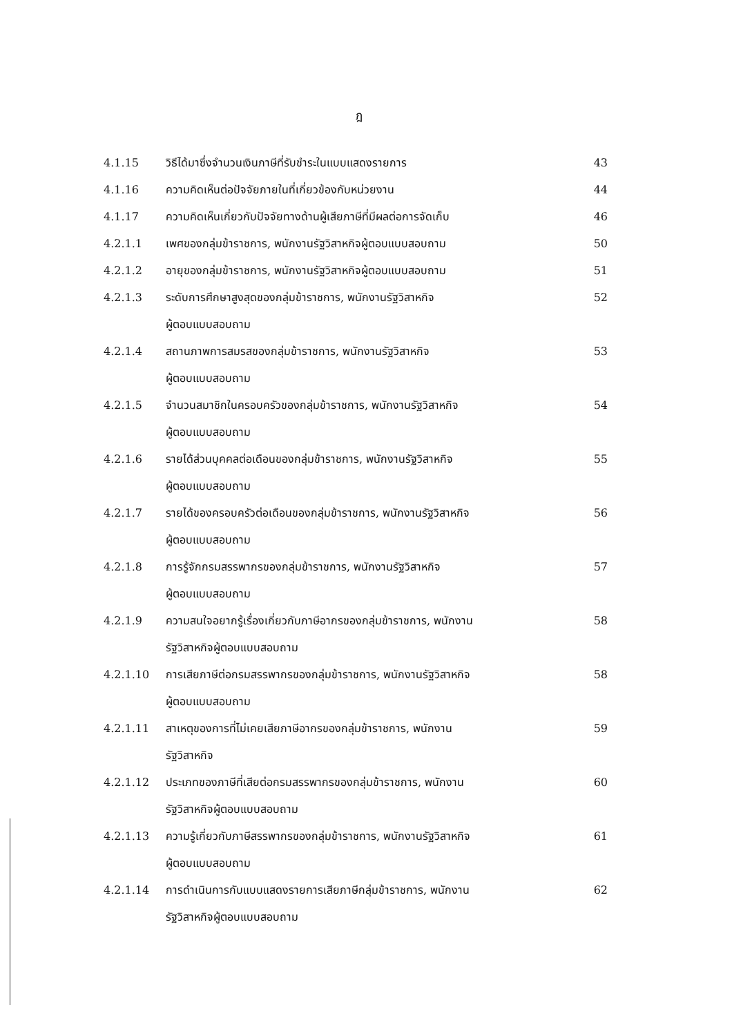ฎ
| 4.1.15 | วิธีได้มาซึ่งจำนวนเงินภาษีที่รับชำระในแบบแสดงรายการ | 43 |
| 4.1.16 | ความคิดเห็นต่อปัจจัยภายในที่เกี่ยวข้องกับหน่วยงาน | 44 |
| 4.1.17 | ความคิดเห็นเกี่ยวกับปัจจัยทางด้านผู้เสียภาษีที่มีผลต่อการจัดเก็บ | 46 |
| 4.2.1.1 | เพศของกลุ่มข้าราชการ, พนักงานรัฐวิสาหกิจผู้ตอบแบบสอบถาม | 50 |
| 4.2.1.2 | อายุของกลุ่มข้าราชการ, พนักงานรัฐวิสาหกิจผู้ตอบแบบสอบถาม | 51 |
| 4.2.1.3 | ระดับการศึกษาสูงสุดของกลุ่มข้าราชการ, พนักงานรัฐวิสาหกิจ ผู้ตอบแบบสอบถาม | 52 |
| 4.2.1.4 | สถานภาพการสมรสของกลุ่มข้าราชการ, พนักงานรัฐวิสาหกิจ ผู้ตอบแบบสอบถาม | 53 |
| 4.2.1.5 | จำนวนสมาชิกในครอบครัวของกลุ่มข้าราชการ, พนักงานรัฐวิสาหกิจ ผู้ตอบแบบสอบถาม | 54 |
| 4.2.1.6 | รายได้ส่วนบุคคลต่อเดือนของกลุ่มข้าราชการ, พนักงานรัฐวิสาหกิจ ผู้ตอบแบบสอบถาม | 55 |
| 4.2.1.7 | รายได้ของครอบครัวต่อเดือนของกลุ่มข้าราชการ, พนักงานรัฐวิสาหกิจ ผู้ตอบแบบสอบถาม | 56 |
| 4.2.1.8 | การรู้จักกรมสรรพากรของกลุ่มข้าราชการ, พนักงานรัฐวิสาหกิจ ผู้ตอบแบบสอบถาม | 57 |
| 4.2.1.9 | ความสนใจอยากรู้เรื่องเกี่ยวกับภาษีอากรของกลุ่มข้าราชการ, พนักงาน รัฐวิสาหกิจผู้ตอบแบบสอบถาม | 58 |
| 4.2.1.10 | การเสียภาษีต่อกรมสรรพากรของกลุ่มข้าราชการ, พนักงานรัฐวิสาหกิจ ผู้ตอบแบบสอบถาม | 58 |
| 4.2.1.11 | สาเหตุของการที่ไม่เคยเสียภาษีอากรของกลุ่มข้าราชการ, พนักงาน รัฐวิสาหกิจ | 59 |
| 4.2.1.12 | ประเภทของภาษีที่เสียต่อกรมสรรพากรของกลุ่มข้าราชการ, พนักงาน รัฐวิสาหกิจผู้ตอบแบบสอบถาม | 60 |
| 4.2.1.13 | ความรู้เกี่ยวกับภาษีสรรพากรของกลุ่มข้าราชการ, พนักงานรัฐวิสาหกิจ ผู้ตอบแบบสอบถาม | 61 |
| 4.2.1.14 | การดำเนินการกับแบบแสดงรายการเสียภาษีกลุ่มข้าราชการ, พนักงาน รัฐวิสาหกิจผู้ตอบแบบสอบถาม | 62 |